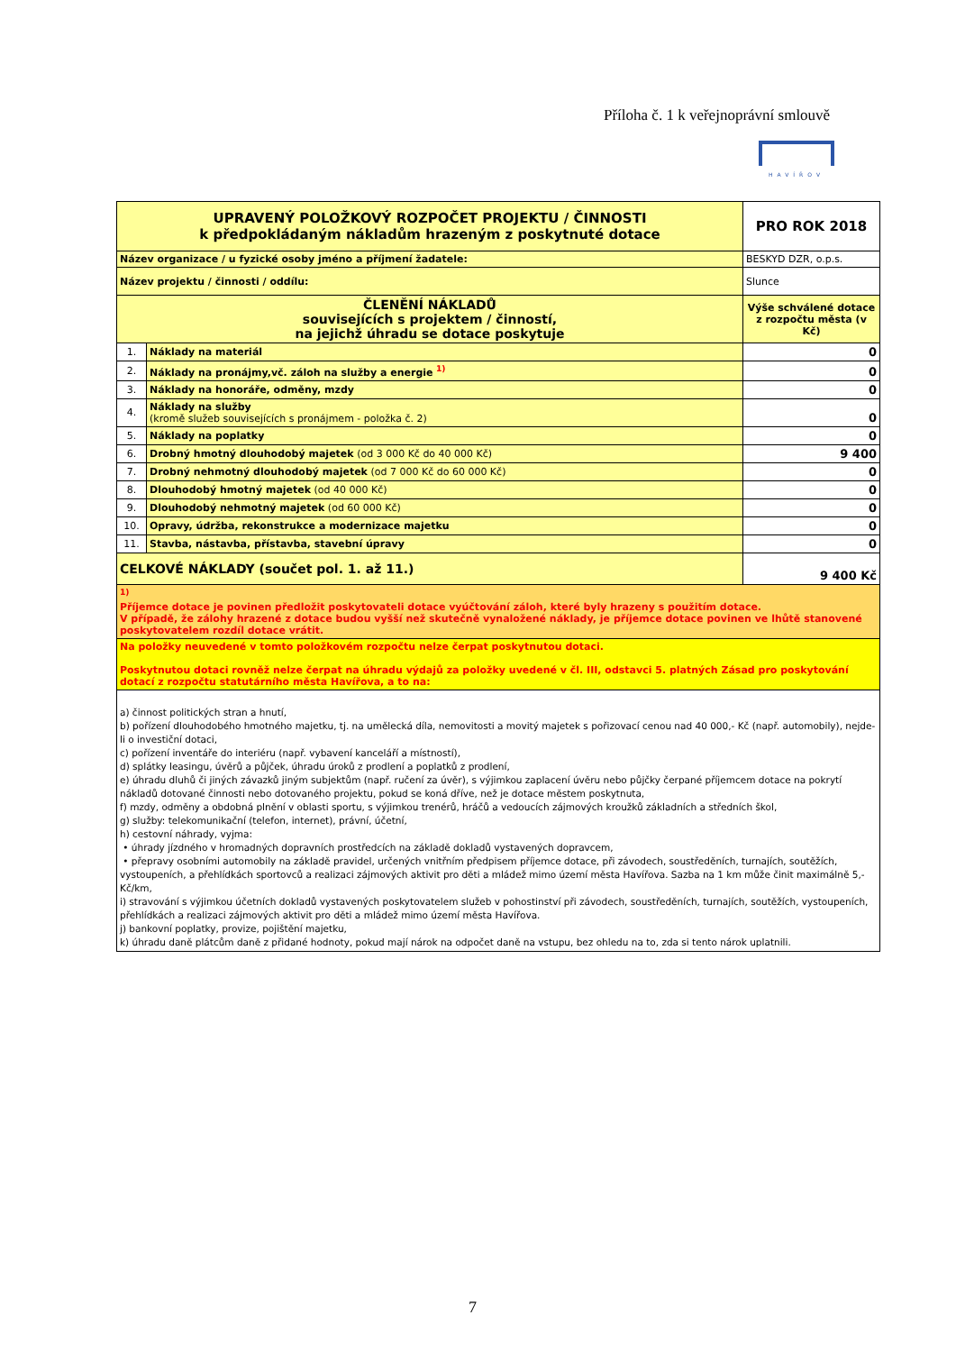Příloha č. 1 k veřejnoprávní smlouvě
HAVÍŘOV
| UPRAVENÝ POLOŽKOVÝ ROZPOČET PROJEKTU / ČINNOSTI k předpokládaným nákladům hrazeným z poskytnuté dotace | | | PRO ROK 2018 |
| Název organizace / u fyzické osoby jméno a příjmení žadatele: | | BESKYD DZR, o.p.s. | |
| Název projektu / činnosti / oddílu: | | Slunce | |
| ČLENĚNÍ NÁKLADŮ souvisejících s projektem / činností, na jejichž úhradu se dotace poskytuje | | | Výše schválené dotace z rozpočtu města (v Kč) |
| 1. | Náklady na materiál | | 0 |
| 2. | Náklady na pronájmy,vč. záloh na služby a energie <sup>1)</sup> | | 0 |
| 3. | Náklady na honoráře, odměny, mzdy | | 0 |
| 4. | Náklady na služby (kromě služeb souvisejících s pronájmem - položka č. 2) | | 0 |
| 5. | Náklady na poplatky | | 0 |
| 6. | Drobný hmotný dlouhodobý majetek (od 3 000 Kč do 40 000 Kč) | | 9 400 |
| 7. | Drobný nehmotný dlouhodobý majetek (od 7 000 Kč do 60 000 Kč) | | 0 |
| 8. | Dlouhodobý hmotný majetek (od 40 000 Kč) | | 0 |
| 9. | Dlouhodobý nehmotný majetek (od 60 000 Kč) | | 0 |
| 10. | Opravy, údržba, rekonstrukce a modernizace majetku | | 0 |
| 11. | Stavba, nástavba, přístavba, stavební úpravy | | 0 |
| CELKOVÉ NÁKLADY (součet pol. 1. až 11.) | | | 9 400 Kč |
| <sup>1)</sup> Příjemce dotace je povinen předložit poskytovateli dotace vyúčtování záloh, které byly hrazeny s použitím dotace. V případě, že zálohy hrazené z dotace budou vyšší než skutečně vynaložené náklady, je příjemce dotace povinen ve lhůtě stanovené poskytovatelem rozdíl dotace vrátit. | | | |
| Na položky neuvedené v tomto položkovém rozpočtu nelze čerpat poskytnutou dotaci. Poskytnutou dotaci rovněž nelze čerpat na úhradu výdajů za položky uvedené v čl. III, odstavci 5. platných Zásad pro poskytování dotací z rozpočtu statutárního města Havířova, a to na: | | | |
| a) činnost politických stran a hnutí, b) pořízení dlouhodobého hmotného majetku, tj. na umělecká díla, nemovitosti a movitý majetek s pořizovací cenou nad 40 000,- Kč (např. automobily), nejde-li o investiční dotaci, c) pořízení inventáře do interiéru (např. vybavení kanceláří a místností), d) splátky leasingu, úvěrů a půjček, úhradu úroků z prodlení a poplatků z prodlení, e) úhradu dluhů či jiných závazků jiným subjektům (např. ručení za úvěr), s výjimkou zaplacení úvěru nebo půjčky čerpané příjemcem dotace na pokrytí nákladů dotované činnosti nebo dotovaného projektu, pokud se koná dříve, než je dotace městem poskytnuta, f) mzdy, odměny a obdobná plnění v oblasti sportu, s výjimkou trenérů, hráčů a vedoucích zájmových kroužků základních a středních škol, g) služby: telekomunikační (telefon, internet), právní, účetní, h) cestovní náhrady, vyjma: • úhrady jízdného v hromadných dopravních prostředcích na základě dokladů vystavených dopravcem, • přepravy osobními automobily na základě pravidel, určených vnitřním předpisem příjemce dotace, při závodech, soustředěních, turnajích, soutěžích, vystoupeních, a přehlídkách sportovců a realizaci zájmových aktivit pro děti a mládež mimo území města Havířova. Sazba na 1 km může činit maximálně 5,- Kč/km, i) stravování s výjimkou účetních dokladů vystavených poskytovatelem služeb v pohostinství při závodech, soustředěních, turnajích, soutěžích, vystoupeních, přehlídkách a realizaci zájmových aktivit pro děti a mládež mimo území města Havířova. j) bankovní poplatky, provize, pojištění majetku, k) úhradu daně plátcům daně z přidané hodnoty, pokud mají nárok na odpočet daně na vstupu, bez ohledu na to, zda si tento nárok uplatnili. | | | |
7